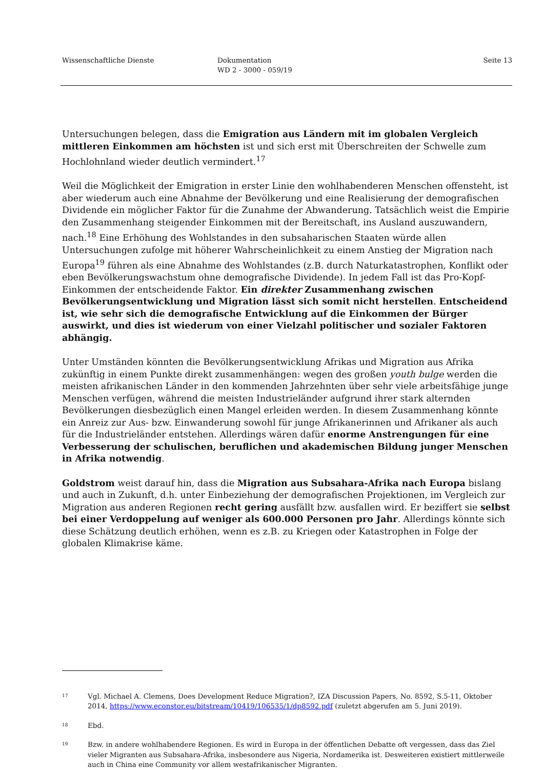Wissenschaftliche Dienste Dokumentation
WD 2 - 3000 - 059/19
Seite 13
Untersuchungen belegen, dass die Emigration aus Ländern mit im globalen Vergleich mittleren Einkommen am höchsten ist und sich erst mit Überschreiten der Schwelle zum Hochlohnland wieder deutlich vermindert.<sup>17</sup>
Weil die Möglichkeit der Emigration in erster Linie den wohlhabenderen Menschen offensteht, ist aber wiederum auch eine Abnahme der Bevölkerung und eine Realisierung der demografischen Dividende ein möglicher Faktor für die Zunahme der Abwanderung. Tatsächlich weist die Empirie den Zusammenhang steigender Einkommen mit der Bereitschaft, ins Ausland auszuwandern, nach.<sup>18</sup> Eine Erhöhung des Wohlstandes in den subsaharischen Staaten würde allen Untersuchungen zufolge mit höherer Wahrscheinlichkeit zu einem Anstieg der Migration nach Europa<sup>19</sup> führen als eine Abnahme des Wohlstandes (z.B. durch Naturkatastrophen, Konflikt oder eben Bevölkerungswachstum ohne demografische Dividende). In jedem Fall ist das Pro-Kopf-Einkommen der entscheidende Faktor. Ein direkter Zusammenhang zwischen Bevölkerungsentwicklung und Migration lässt sich somit nicht herstellen. Entscheidend ist, wie sehr sich die demografische Entwicklung auf die Einkommen der Bürger auswirkt, und dies ist wiederum von einer Vielzahl politischer und sozialer Faktoren abhängig.
Unter Umständen könnten die Bevölkerungsentwicklung Afrikas und Migration aus Afrika zukünftig in einem Punkte direkt zusammenhängen: wegen des großen youth bulge werden die meisten afrikanischen Länder in den kommenden Jahrzehnten über sehr viele arbeitsfähige junge Menschen verfügen, während die meisten Industrieländer aufgrund ihrer stark alternden Bevölkerungen diesbezüglich einen Mangel erleiden werden. In diesem Zusammenhang könnte ein Anreiz zur Aus- bzw. Einwanderung sowohl für junge Afrikanerinnen und Afrikaner als auch für die Industrieländer entstehen. Allerdings wären dafür enorme Anstrengungen für eine Verbesserung der schulischen, beruflichen und akademischen Bildung junger Menschen in Afrika notwendig.
Goldstrom weist darauf hin, dass die Migration aus Subsahara-Afrika nach Europa bislang und auch in Zukunft, d.h. unter Einbeziehung der demografischen Projektionen, im Vergleich zur Migration aus anderen Regionen recht gering ausfällt bzw. ausfallen wird. Er beziffert sie selbst bei einer Verdoppelung auf weniger als 600.000 Personen pro Jahr. Allerdings könnte sich diese Schätzung deutlich erhöhen, wenn es z.B. zu Kriegen oder Katastrophen in Folge der globalen Klimakrise käme.
17
Vgl. Michael A. Clemens, Does Development Reduce Migration?, IZA Discussion Papers, No. 8592, S.5-11, Oktober 2014, https://www.econstor.eu/bitstream/10419/106535/1/dp8592.pdf (zuletzt abgerufen am 5. Juni 2019).
18
Ebd.
19
Bzw. in andere wohlhabendere Regionen. Es wird in Europa in der öffentlichen Debatte oft vergessen, dass das Ziel vieler Migranten aus Subsahara-Afrika, insbesondere aus Nigeria, Nordamerika ist. Desweiteren existiert mittlerweile auch in China eine Community vor allem westafrikanischer Migranten.